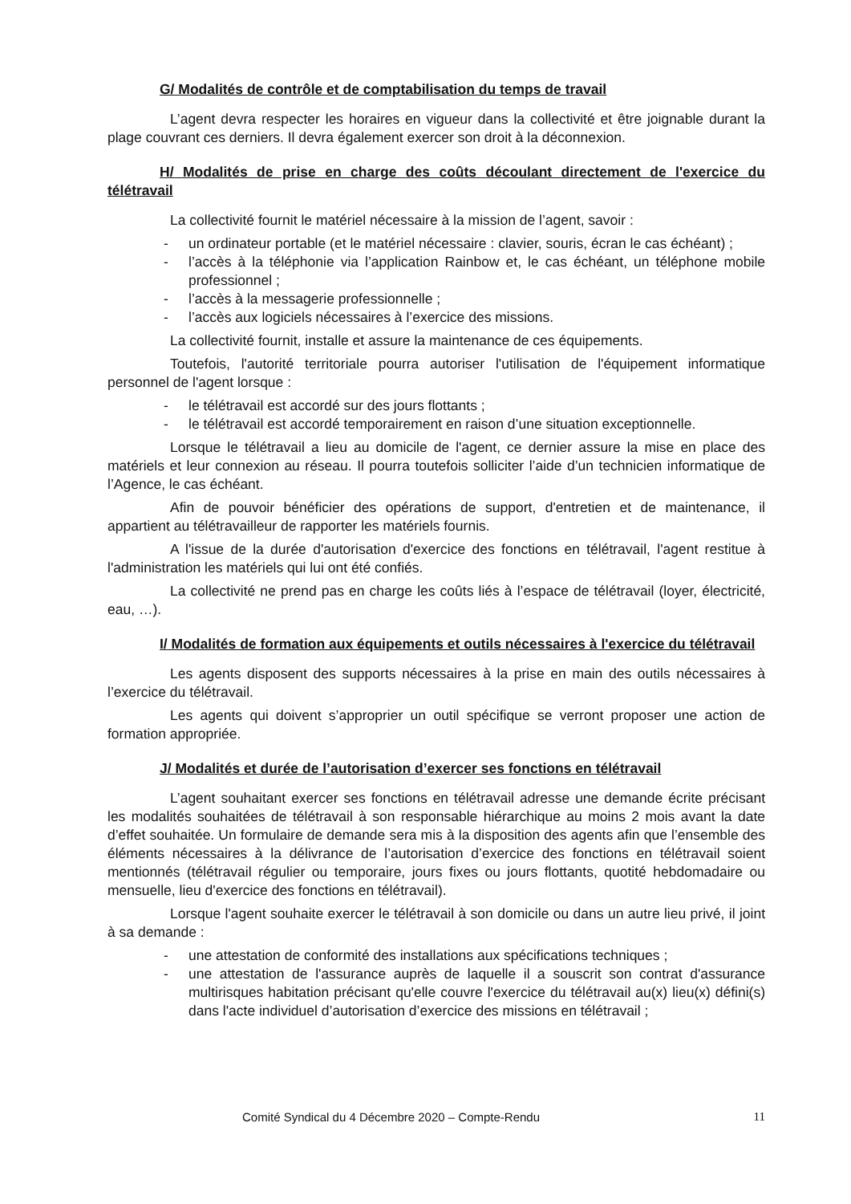G/ Modalités de contrôle et de comptabilisation du temps de travail
L’agent devra respecter les horaires en vigueur dans la collectivité et être joignable durant la plage couvrant ces derniers. Il devra également exercer son droit à la déconnexion.
H/ Modalités de prise en charge des coûts découlant directement de l'exercice du télétravail
La collectivité fournit le matériel nécessaire à la mission de l’agent, savoir :
- un ordinateur portable (et le matériel nécessaire : clavier, souris, écran le cas échéant) ;
- l’accès à la téléphonie via l’application Rainbow et, le cas échéant, un téléphone mobile professionnel ;
- l’accès à la messagerie professionnelle ;
- l’accès aux logiciels nécessaires à l’exercice des missions.
La collectivité fournit, installe et assure la maintenance de ces équipements.
Toutefois, l'autorité territoriale pourra autoriser l'utilisation de l'équipement informatique personnel de l'agent lorsque :
- le télétravail est accordé sur des jours flottants ;
- le télétravail est accordé temporairement en raison d’une situation exceptionnelle.
Lorsque le télétravail a lieu au domicile de l'agent, ce dernier assure la mise en place des matériels et leur connexion au réseau. Il pourra toutefois solliciter l’aide d’un technicien informatique de l’Agence, le cas échéant.
Afin de pouvoir bénéficier des opérations de support, d'entretien et de maintenance, il appartient au télétravailleur de rapporter les matériels fournis.
A l'issue de la durée d'autorisation d'exercice des fonctions en télétravail, l'agent restitue à l'administration les matériels qui lui ont été confiés.
La collectivité ne prend pas en charge les coûts liés à l’espace de télétravail (loyer, électricité, eau, …).
I/ Modalités de formation aux équipements et outils nécessaires à l'exercice du télétravail
Les agents disposent des supports nécessaires à la prise en main des outils nécessaires à l’exercice du télétravail.
Les agents qui doivent s’approprier un outil spécifique se verront proposer une action de formation appropriée.
J/ Modalités et durée de l’autorisation d’exercer ses fonctions en télétravail
L’agent souhaitant exercer ses fonctions en télétravail adresse une demande écrite précisant les modalités souhaitées de télétravail à son responsable hiérarchique au moins 2 mois avant la date d’effet souhaitée. Un formulaire de demande sera mis à la disposition des agents afin que l’ensemble des éléments nécessaires à la délivrance de l’autorisation d’exercice des fonctions en télétravail soient mentionnés (télétravail régulier ou temporaire, jours fixes ou jours flottants, quotité hebdomadaire ou mensuelle, lieu d'exercice des fonctions en télétravail).
Lorsque l'agent souhaite exercer le télétravail à son domicile ou dans un autre lieu privé, il joint à sa demande :
- une attestation de conformité des installations aux spécifications techniques ;
- une attestation de l'assurance auprès de laquelle il a souscrit son contrat d'assurance multirisques habitation précisant qu'elle couvre l'exercice du télétravail au(x) lieu(x) défini(s) dans l'acte individuel d’autorisation d’exercice des missions en télétravail ;
Comité Syndical du 4 Décembre 2020 – Compte-Rendu 11